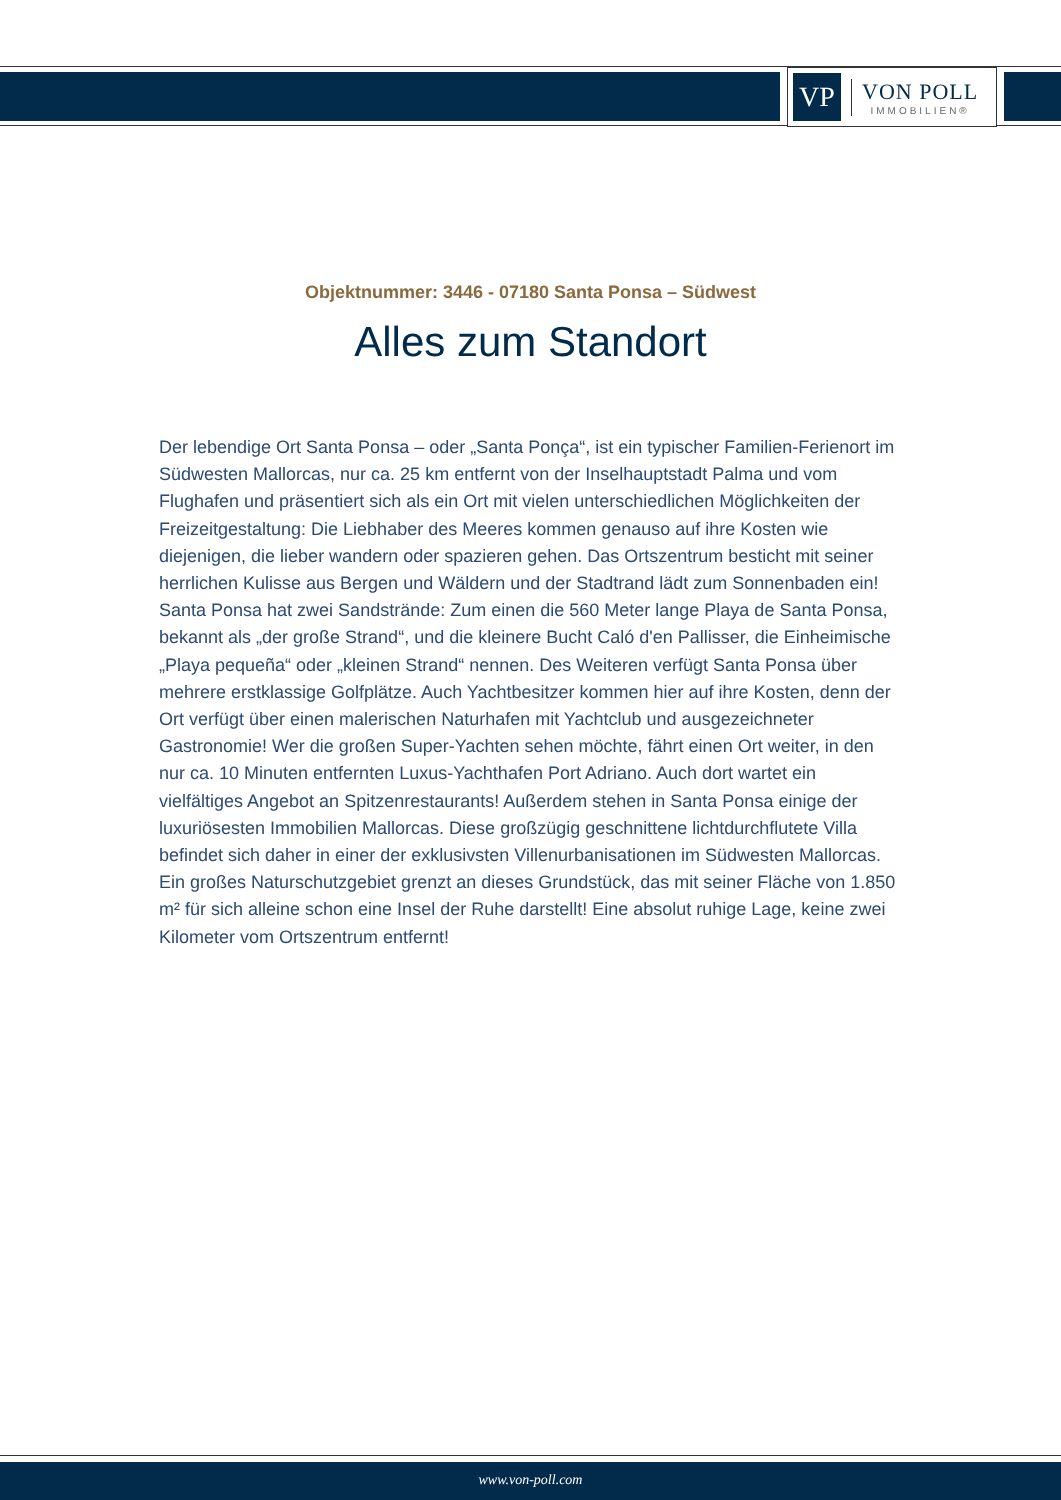VP
VON POLL
IMMOBILIEN®
Objektnummer: 3446 - 07180 Santa Ponsa – Südwest
Alles zum Standort
Der lebendige Ort Santa Ponsa – oder „Santa Ponça“, ist ein typischer Familien-Ferienort im Südwesten Mallorcas, nur ca. 25 km entfernt von der Inselhauptstadt Palma und vom Flughafen und präsentiert sich als ein Ort mit vielen unterschiedlichen Möglichkeiten der Freizeitgestaltung: Die Liebhaber des Meeres kommen genauso auf ihre Kosten wie diejenigen, die lieber wandern oder spazieren gehen. Das Ortszentrum besticht mit seiner herrlichen Kulisse aus Bergen und Wäldern und der Stadtrand lädt zum Sonnenbaden ein! Santa Ponsa hat zwei Sandstrände: Zum einen die 560 Meter lange Playa de Santa Ponsa, bekannt als „der große Strand“, und die kleinere Bucht Caló d'en Pallisser, die Einheimische „Playa pequeña“ oder „kleinen Strand“ nennen. Des Weiteren verfügt Santa Ponsa über mehrere erstklassige Golfplätze. Auch Yachtbesitzer kommen hier auf ihre Kosten, denn der Ort verfügt über einen malerischen Naturhafen mit Yachtclub und ausgezeichneter Gastronomie! Wer die großen Super-Yachten sehen möchte, fährt einen Ort weiter, in den nur ca. 10 Minuten entfernten Luxus-Yachthafen Port Adriano. Auch dort wartet ein vielfältiges Angebot an Spitzenrestaurants! Außerdem stehen in Santa Ponsa einige der luxuriösesten Immobilien Mallorcas. Diese großzügig geschnittene lichtdurchflutete Villa befindet sich daher in einer der exklusivsten Villenurbanisationen im Südwesten Mallorcas. Ein großes Naturschutzgebiet grenzt an dieses Grundstück, das mit seiner Fläche von 1.850 m² für sich alleine schon eine Insel der Ruhe darstellt! Eine absolut ruhige Lage, keine zwei Kilometer vom Ortszentrum entfernt!
www.von-poll.com